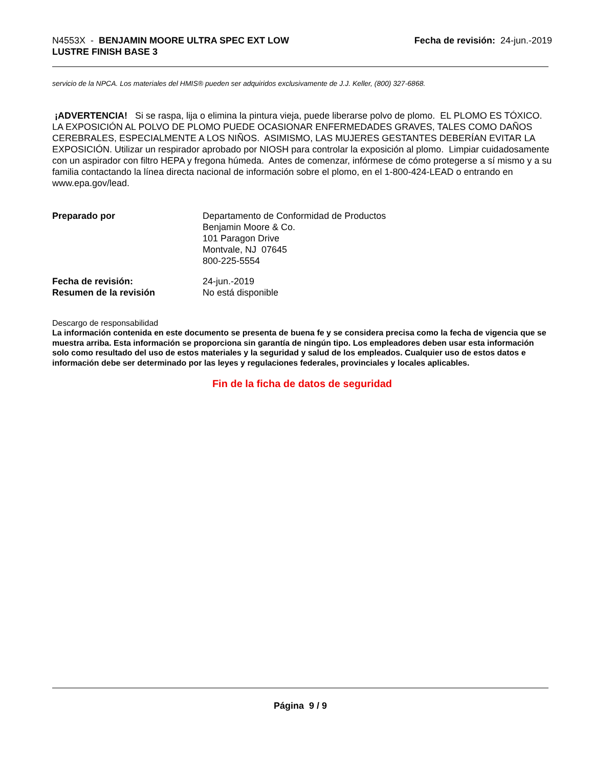N4553X - BENJAMIN MOORE ULTRA SPEC EXT LOW
LUSTRE FINISH BASE 3
Fecha de revisión: 24-jun.-2019
servicio de la NPCA. Los materiales del HMIS® pueden ser adquiridos exclusivamente de J.J. Keller, (800) 327-6868.
¡ADVERTENCIA! Si se raspa, lija o elimina la pintura vieja, puede liberarse polvo de plomo. EL PLOMO ES TÓXICO. LA EXPOSICIÓN AL POLVO DE PLOMO PUEDE OCASIONAR ENFERMEDADES GRAVES, TALES COMO DAÑOS CEREBRALES, ESPECIALMENTE A LOS NIÑOS. ASIMISMO, LAS MUJERES GESTANTES DEBERÍAN EVITAR LA EXPOSICIÓN. Utilizar un respirador aprobado por NIOSH para controlar la exposición al plomo. Limpiar cuidadosamente con un aspirador con filtro HEPA y fregona húmeda. Antes de comenzar, infórmese de cómo protegerse a sí mismo y a su familia contactando la línea directa nacional de información sobre el plomo, en el 1-800-424-LEAD o entrando en www.epa.gov/lead.
Preparado por Departamento de Conformidad de Productos
Benjamin Moore & Co.
101 Paragon Drive
Montvale, NJ 07645
800-225-5554
Fecha de revisión:
Resumen de la revisión
24-jun.-2019
No está disponible
Descargo de responsabilidad
La información contenida en este documento se presenta de buena fe y se considera precisa como la fecha de vigencia que se muestra arriba. Esta información se proporciona sin garantía de ningún tipo. Los empleadores deben usar esta información solo como resultado del uso de estos materiales y la seguridad y salud de los empleados. Cualquier uso de estos datos e información debe ser determinado por las leyes y regulaciones federales, provinciales y locales aplicables.
Fin de la ficha de datos de seguridad
Página 9 / 9